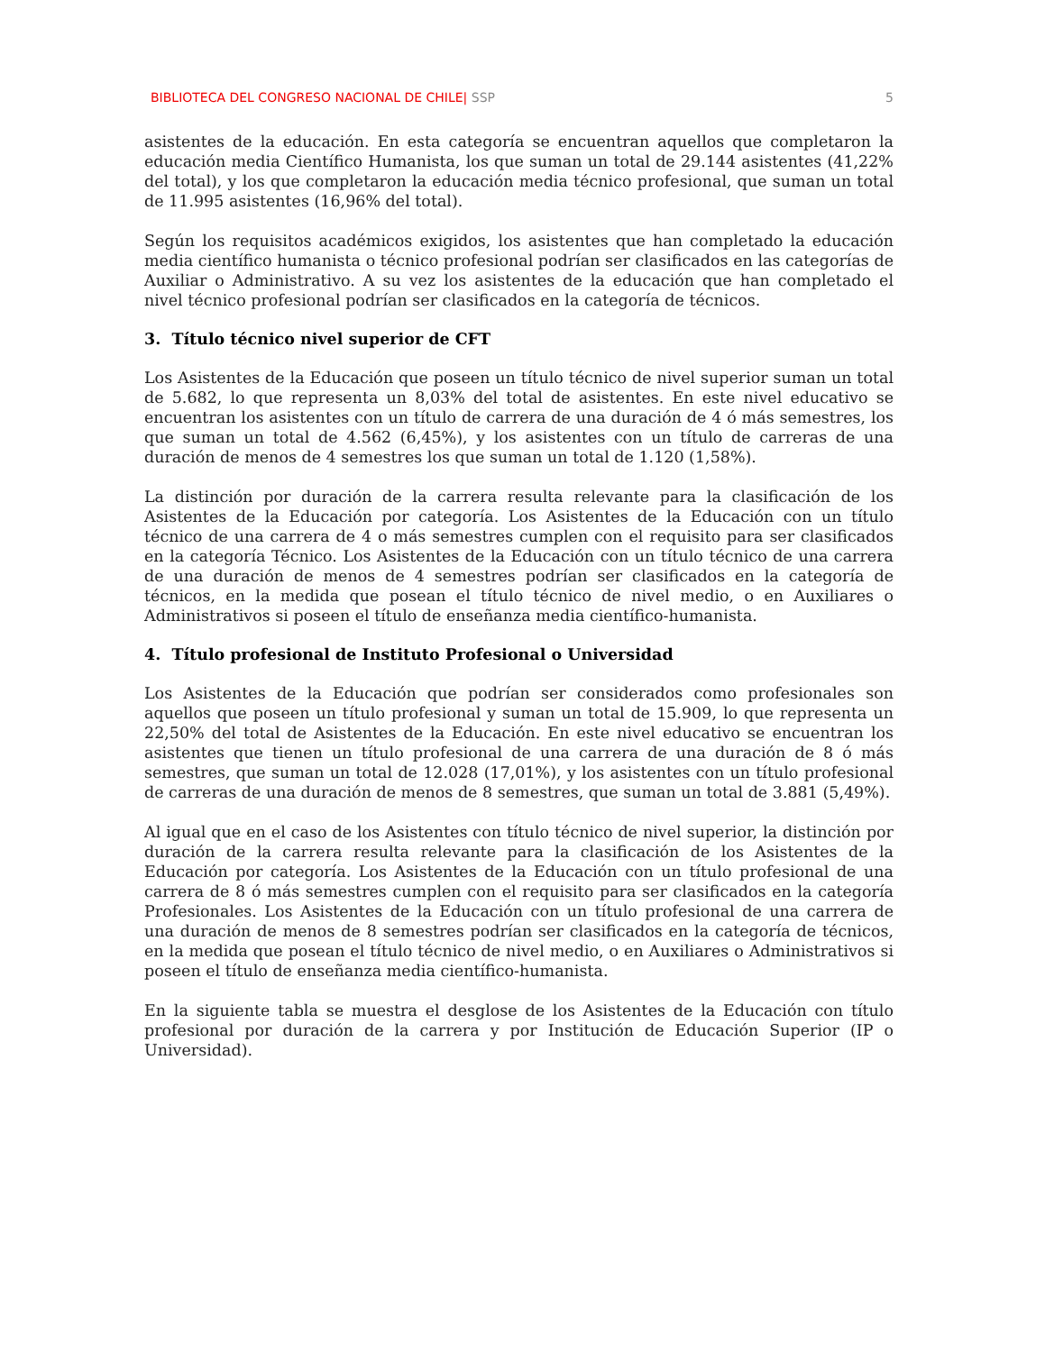BIBLIOTECA DEL CONGRESO NACIONAL DE CHILE| SSP 5
asistentes de la educación. En esta categoría se encuentran aquellos que completaron la educación media Científico Humanista, los que suman un total de 29.144 asistentes (41,22% del total), y los que completaron la educación media técnico profesional, que suman un total de 11.995 asistentes (16,96% del total).
Según los requisitos académicos exigidos, los asistentes que han completado la educación media científico humanista o técnico profesional podrían ser clasificados en las categorías de Auxiliar o Administrativo. A su vez los asistentes de la educación que han completado el nivel técnico profesional podrían ser clasificados en la categoría de técnicos.
3. Título técnico nivel superior de CFT
Los Asistentes de la Educación que poseen un título técnico de nivel superior suman un total de 5.682, lo que representa un 8,03% del total de asistentes. En este nivel educativo se encuentran los asistentes con un título de carrera de una duración de 4 ó más semestres, los que suman un total de 4.562 (6,45%), y los asistentes con un título de carreras de una duración de menos de 4 semestres los que suman un total de 1.120 (1,58%).
La distinción por duración de la carrera resulta relevante para la clasificación de los Asistentes de la Educación por categoría. Los Asistentes de la Educación con un título técnico de una carrera de 4 o más semestres cumplen con el requisito para ser clasificados en la categoría Técnico. Los Asistentes de la Educación con un título técnico de una carrera de una duración de menos de 4 semestres podrían ser clasificados en la categoría de técnicos, en la medida que posean el título técnico de nivel medio, o en Auxiliares o Administrativos si poseen el título de enseñanza media científico-humanista.
4. Título profesional de Instituto Profesional o Universidad
Los Asistentes de la Educación que podrían ser considerados como profesionales son aquellos que poseen un título profesional y suman un total de 15.909, lo que representa un 22,50% del total de Asistentes de la Educación. En este nivel educativo se encuentran los asistentes que tienen un título profesional de una carrera de una duración de 8 ó más semestres, que suman un total de 12.028 (17,01%), y los asistentes con un título profesional de carreras de una duración de menos de 8 semestres, que suman un total de 3.881 (5,49%).
Al igual que en el caso de los Asistentes con título técnico de nivel superior, la distinción por duración de la carrera resulta relevante para la clasificación de los Asistentes de la Educación por categoría. Los Asistentes de la Educación con un título profesional de una carrera de 8 ó más semestres cumplen con el requisito para ser clasificados en la categoría Profesionales. Los Asistentes de la Educación con un título profesional de una carrera de una duración de menos de 8 semestres podrían ser clasificados en la categoría de técnicos, en la medida que posean el título técnico de nivel medio, o en Auxiliares o Administrativos si poseen el título de enseñanza media científico-humanista.
En la siguiente tabla se muestra el desglose de los Asistentes de la Educación con título profesional por duración de la carrera y por Institución de Educación Superior (IP o Universidad).